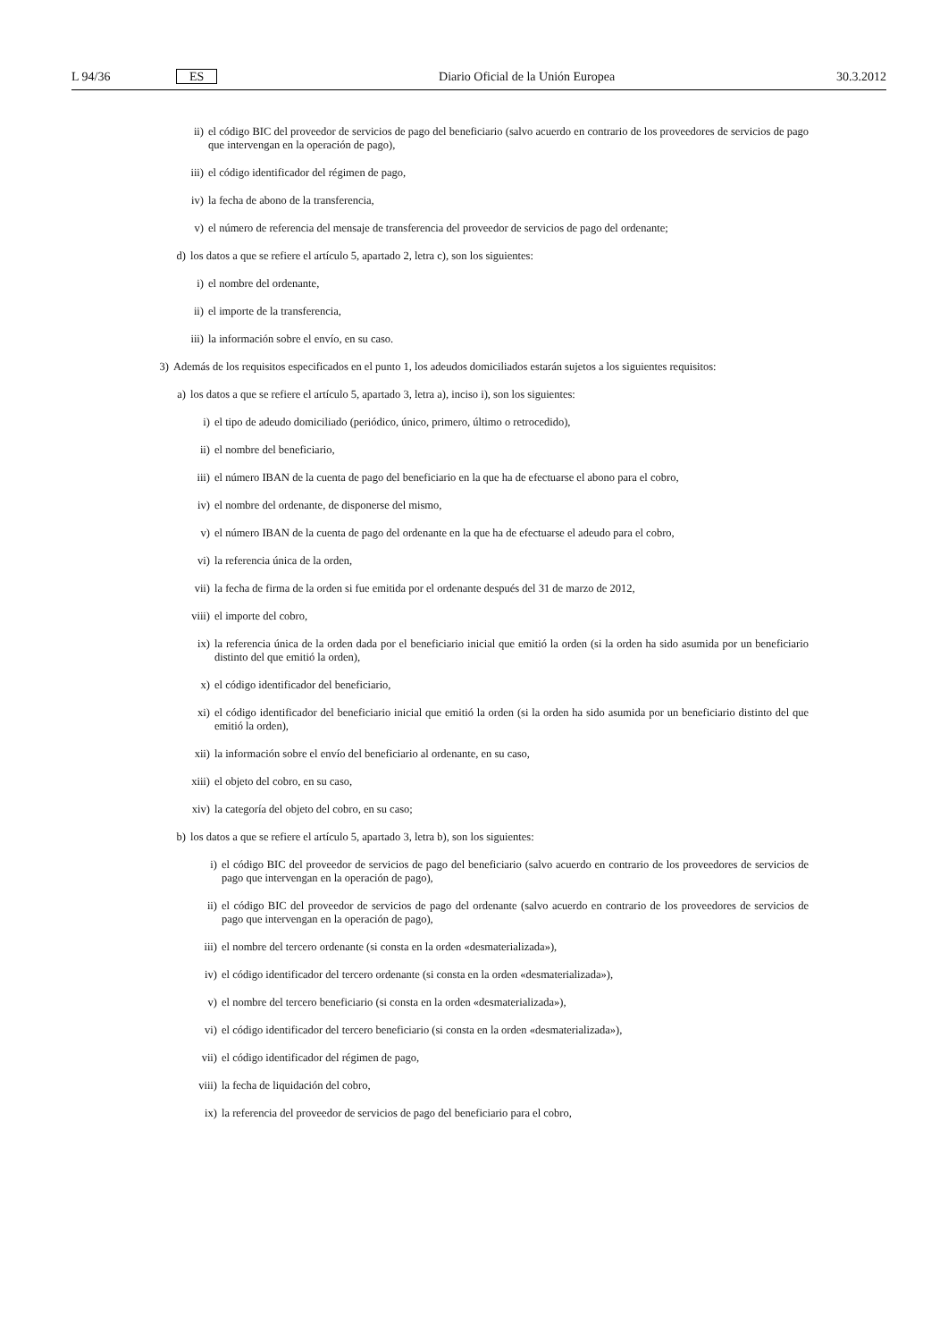L 94/36 ES Diario Oficial de la Unión Europea 30.3.2012
ii) el código BIC del proveedor de servicios de pago del beneficiario (salvo acuerdo en contrario de los proveedores de servicios de pago que intervengan en la operación de pago),
iii) el código identificador del régimen de pago,
iv) la fecha de abono de la transferencia,
v) el número de referencia del mensaje de transferencia del proveedor de servicios de pago del ordenante;
d) los datos a que se refiere el artículo 5, apartado 2, letra c), son los siguientes:
i) el nombre del ordenante,
ii) el importe de la transferencia,
iii) la información sobre el envío, en su caso.
3) Además de los requisitos especificados en el punto 1, los adeudos domiciliados estarán sujetos a los siguientes requisitos:
a) los datos a que se refiere el artículo 5, apartado 3, letra a), inciso i), son los siguientes:
i) el tipo de adeudo domiciliado (periódico, único, primero, último o retrocedido),
ii) el nombre del beneficiario,
iii) el número IBAN de la cuenta de pago del beneficiario en la que ha de efectuarse el abono para el cobro,
iv) el nombre del ordenante, de disponerse del mismo,
v) el número IBAN de la cuenta de pago del ordenante en la que ha de efectuarse el adeudo para el cobro,
vi) la referencia única de la orden,
vii) la fecha de firma de la orden si fue emitida por el ordenante después del 31 de marzo de 2012,
viii) el importe del cobro,
ix) la referencia única de la orden dada por el beneficiario inicial que emitió la orden (si la orden ha sido asumida por un beneficiario distinto del que emitió la orden),
x) el código identificador del beneficiario,
xi) el código identificador del beneficiario inicial que emitió la orden (si la orden ha sido asumida por un beneficiario distinto del que emitió la orden),
xii) la información sobre el envío del beneficiario al ordenante, en su caso,
xiii) el objeto del cobro, en su caso,
xiv) la categoría del objeto del cobro, en su caso;
b) los datos a que se refiere el artículo 5, apartado 3, letra b), son los siguientes:
i) el código BIC del proveedor de servicios de pago del beneficiario (salvo acuerdo en contrario de los proveedores de servicios de pago que intervengan en la operación de pago),
ii) el código BIC del proveedor de servicios de pago del ordenante (salvo acuerdo en contrario de los proveedores de servicios de pago que intervengan en la operación de pago),
iii) el nombre del tercero ordenante (si consta en la orden «desmaterializada»),
iv) el código identificador del tercero ordenante (si consta en la orden «desmaterializada»),
v) el nombre del tercero beneficiario (si consta en la orden «desmaterializada»),
vi) el código identificador del tercero beneficiario (si consta en la orden «desmaterializada»),
vii) el código identificador del régimen de pago,
viii) la fecha de liquidación del cobro,
ix) la referencia del proveedor de servicios de pago del beneficiario para el cobro,